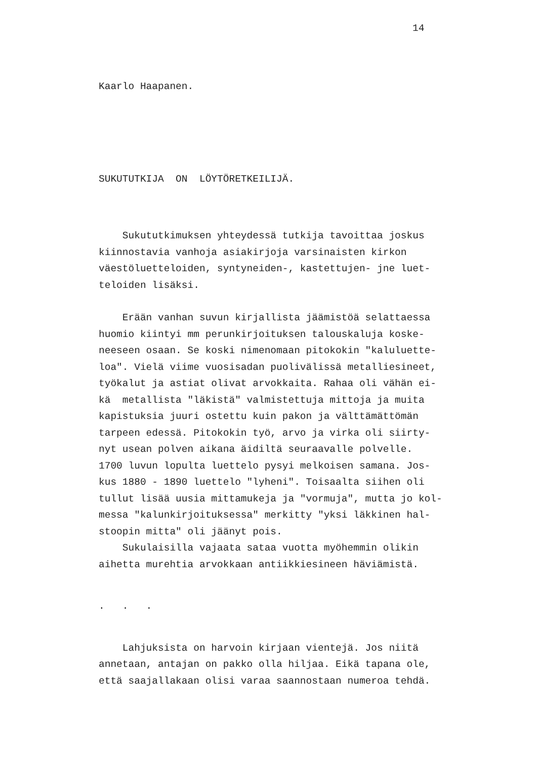14
Kaarlo Haapanen.
SUKUTUTKIJA ON LÖYTÖRETKEILIJÄ.
Sukututkimuksen yhteydessä tutkija tavoittaa joskus kiinnostavia vanhoja asiakirjoja varsinaisten kirkon väestöluetteloiden, syntyneiden-, kastettujen- jne luet- teloiden lisäksi.
Erään vanhan suvun kirjallista jäämistöä selattaessa huomio kiintyi mm perunkirjoituksen talouskaluja koske- neeseen osaan. Se koski nimenomaan pitokokin "kaluluette- loa". Vielä viime vuosisadan puolivälissä metalliesineet, työkalut ja astiat olivat arvokkaita. Rahaa oli vähän ei- kä metallista "läkistä" valmistettuja mittoja ja muita kapistuksia juuri ostettu kuin pakon ja välttämättömän tarpeen edessä. Pitokokin työ, arvo ja virka oli siirty- nyt usean polven aikana äidiltä seuraavalle polvelle. 1700 luvun lopulta luettelo pysyi melkoisen samana. Jos- kus 1880 - 1890 luettelo "lyheni". Toisaalta siihen oli tullut lisää uusia mittamukeja ja "vormuja", mutta jo kol- messa "kalunkirjoituksessa" merkitty "yksi läkkinen hal- stoopin mitta" oli jäänyt pois. Sukulaisilla vajaata sataa vuotta myöhemmin olikin aihetta murehtia arvokkaan antiikkiesineen häviämistä.
. . .
Lahjuksista on harvoin kirjaan vientejä. Jos niitä annetaan, antajan on pakko olla hiljaa. Eikä tapana ole, että saajallakaan olisi varaa saannostaan numeroa tehdä.